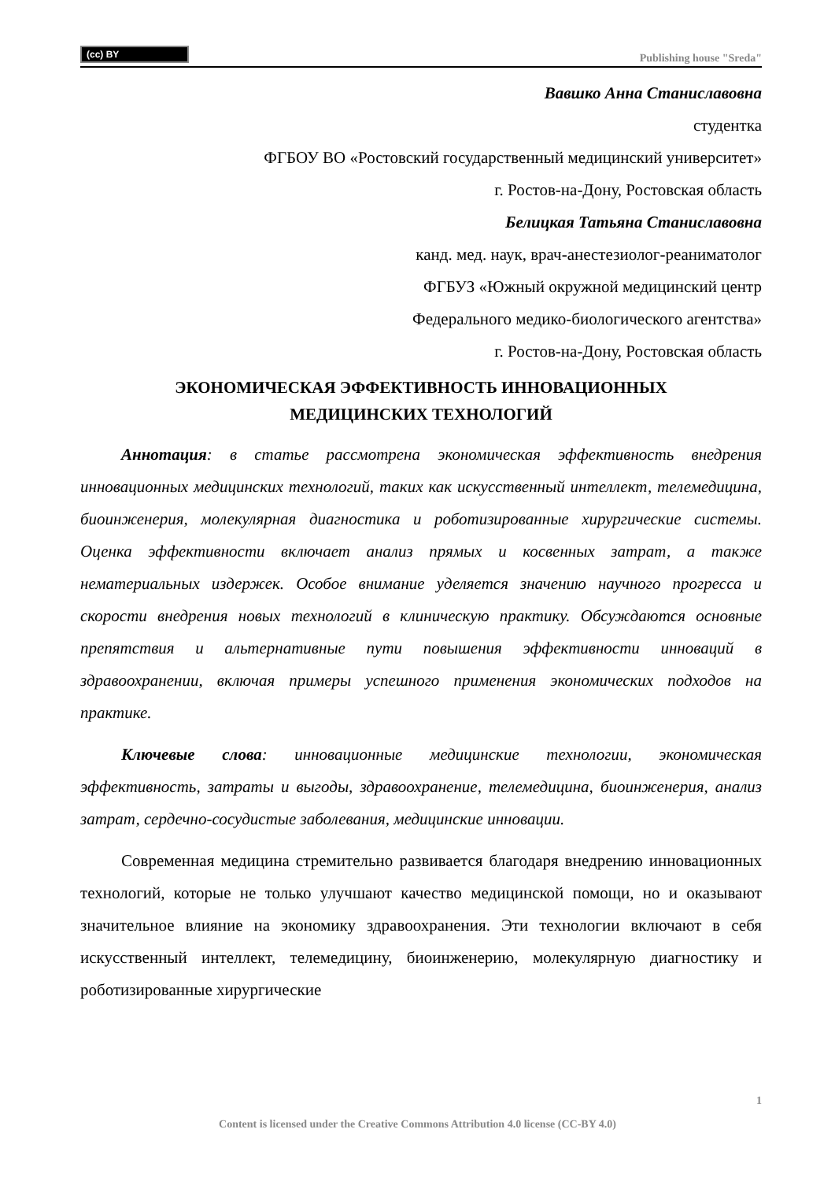(cc) BY
Publishing house "Sreda"
Вавшко Анна Станиславовна
студентка
ФГБОУ ВО «Ростовский государственный медицинский университет»
г. Ростов-на-Дону, Ростовская область
Белицкая Татьяна Станиславовна
канд. мед. наук, врач-анестезиолог-реаниматолог
ФГБУЗ «Южный окружной медицинский центр
Федерального медико-биологического агентства»
г. Ростов-на-Дону, Ростовская область
ЭКОНОМИЧЕСКАЯ ЭФФЕКТИВНОСТЬ ИННОВАЦИОННЫХ
МЕДИЦИНСКИХ ТЕХНОЛОГИЙ
Аннотация: в статье рассмотрена экономическая эффективность внедрения инновационных медицинских технологий, таких как искусственный интеллект, телемедицина, биоинженерия, молекулярная диагностика и роботизированные хирургические системы. Оценка эффективности включает анализ прямых и косвенных затрат, а также нематериальных издержек. Особое внимание уделяется значению научного прогресса и скорости внедрения новых технологий в клиническую практику. Обсуждаются основные препятствия и альтернативные пути повышения эффективности инноваций в здравоохранении, включая примеры успешного применения экономических подходов на практике.
Ключевые слова: инновационные медицинские технологии, экономическая эффективность, затраты и выгоды, здравоохранение, телемедицина, биоинженерия, анализ затрат, сердечно-сосудистые заболевания, медицинские инновации.
Современная медицина стремительно развивается благодаря внедрению инновационных технологий, которые не только улучшают качество медицинской помощи, но и оказывают значительное влияние на экономику здравоохранения. Эти технологии включают в себя искусственный интеллект, телемедицину, биоинженерию, молекулярную диагностику и роботизированные хирургические
1
Content is licensed under the Creative Commons Attribution 4.0 license (CC-BY 4.0)